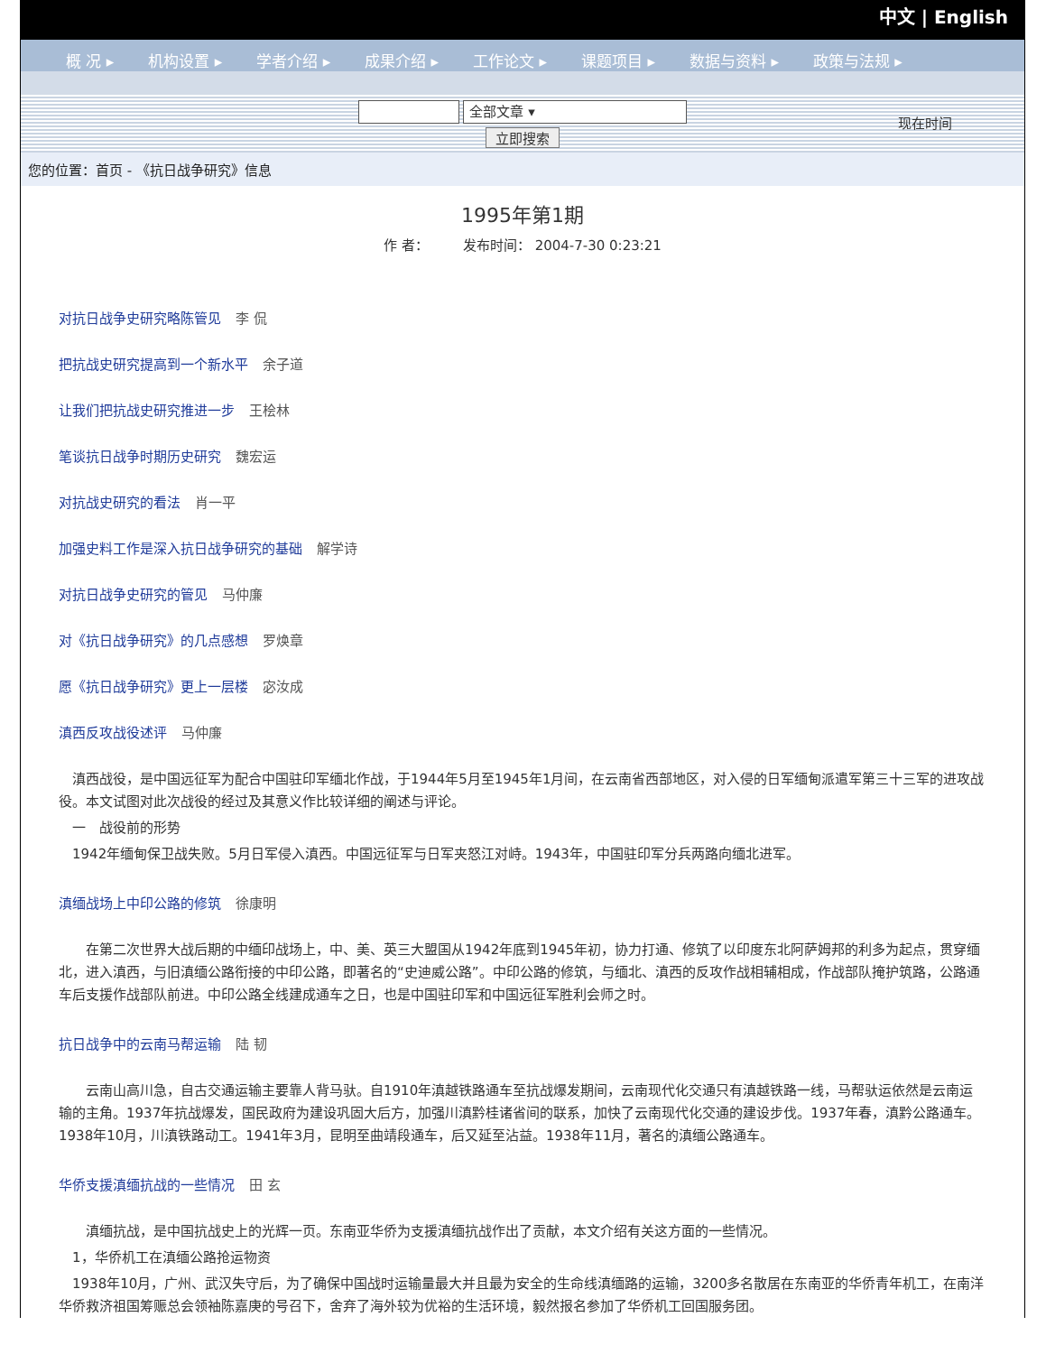中文 | English
概 况 ▸ 机构设置 ▸ 学者介绍 ▸ 成果介绍 ▸ 工作论文 ▸ 课题项目 ▸ 数据与资料 ▸ 政策与法规 ▸
全部文章 ▾
立即搜索
现在时间
您的位置：首页 - 《抗日战争研究》信息
1995年第1期
作 者：　　　发布时间： 2004-7-30 0:23:21
对抗日战争史研究略陈管见 李 侃
把抗战史研究提高到一个新水平 余子道
让我们把抗战史研究推进一步 王桧林
笔谈抗日战争时期历史研究 魏宏运
对抗战史研究的看法 肖一平
加强史料工作是深入抗日战争研究的基础 解学诗
对抗日战争史研究的管见 马仲廉
对《抗日战争研究》的几点感想 罗焕章
愿《抗日战争研究》更上一层楼 宓汝成
滇西反攻战役述评 马仲廉
　滇西战役，是中国远征军为配合中国驻印军缅北作战，于1944年5月至1945年1月间，在云南省西部地区，对入侵的日军缅甸派遣军第三十三军的进攻战役。本文试图对此次战役的经过及其意义作比较详细的阐述与评论。
　一　战役前的形势
　1942年缅甸保卫战失败。5月日军侵入滇西。中国远征军与日军夹怒江对峙。1943年，中国驻印军分兵两路向缅北进军。
滇缅战场上中印公路的修筑 徐康明
　　在第二次世界大战后期的中缅印战场上，中、美、英三大盟国从1942年底到1945年初，协力打通、修筑了以印度东北阿萨姆邦的利多为起点，贯穿缅北，进入滇西，与旧滇缅公路衔接的中印公路，即著名的“史迪威公路”。中印公路的修筑，与缅北、滇西的反攻作战相辅相成，作战部队掩护筑路，公路通车后支援作战部队前进。中印公路全线建成通车之日，也是中国驻印军和中国远征军胜利会师之时。
抗日战争中的云南马帮运输 陆 韧
　　云南山高川急，自古交通运输主要靠人背马驮。自1910年滇越铁路通车至抗战爆发期间，云南现代化交通只有滇越铁路一线，马帮驮运依然是云南运输的主角。1937年抗战爆发，国民政府为建设巩固大后方，加强川滇黔桂诸省间的联系，加快了云南现代化交通的建设步伐。1937年春，滇黔公路通车。1938年10月，川滇铁路动工。1941年3月，昆明至曲靖段通车，后又延至沾益。1938年11月，著名的滇缅公路通车。
华侨支援滇缅抗战的一些情况 田 玄
　　滇缅抗战，是中国抗战史上的光辉一页。东南亚华侨为支援滇缅抗战作出了贡献，本文介绍有关这方面的一些情况。
　1，华侨机工在滇缅公路抢运物资
　1938年10月，广州、武汉失守后，为了确保中国战时运输量最大并且最为安全的生命线滇缅路的运输，3200多名散居在东南亚的华侨青年机工，在南洋华侨救济祖国筹赈总会领袖陈嘉庚的号召下，舍弃了海外较为优裕的生活环境，毅然报名参加了华侨机工回国服务团。